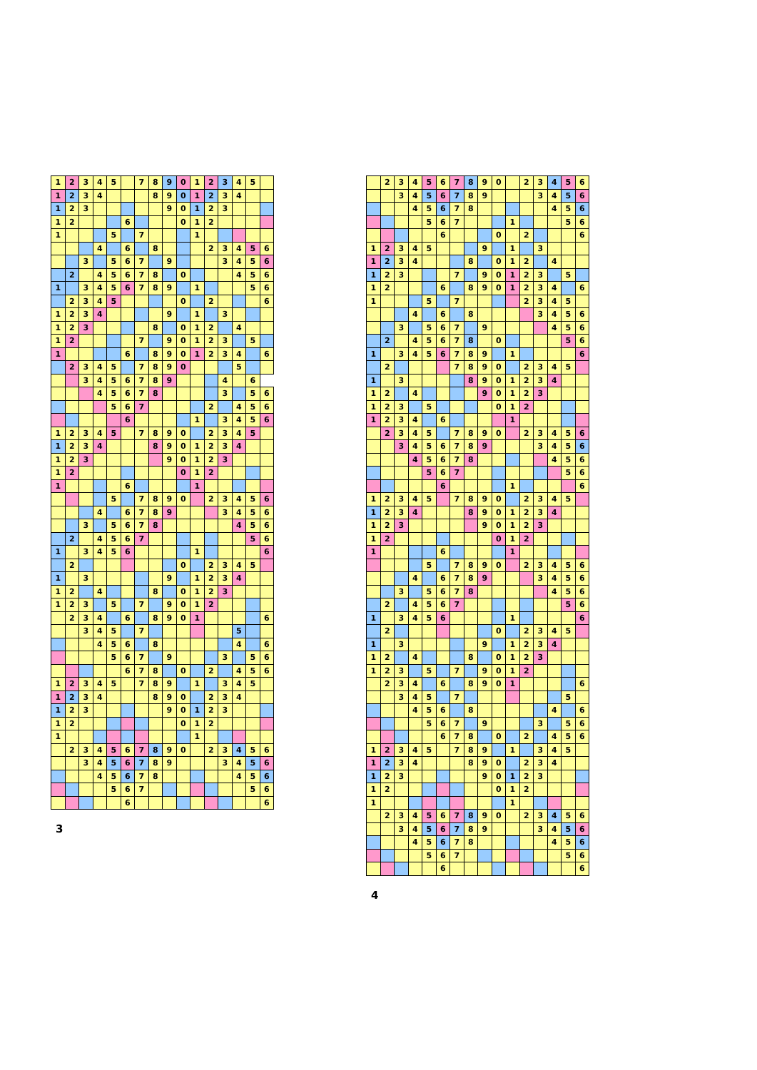| 1 | 2 | 3 | 4 | 5 | | 7 | 8 | 9 | 0 | 1 | 2 | 3 | 4 | 5 | |
| 1 | 2 | 3 | 4 | | | | 8 | 9 | 0 | 1 | 2 | 3 | 4 | | |
| 1 | 2 | 3 | | | | | | 9 | 0 | 1 | 2 | 3 | | | |
| 1 | 2 | | | | 6 | | | | 0 | 1 | 2 | | | | |
| 1 | | | | 5 | | 7 | | | | 1 | | | | | |
| | | | 4 | | 6 | | 8 | | | | 2 | 3 | 4 | 5 | 6 |
| | | 3 | | 5 | 6 | 7 | | 9 | | | | 3 | 4 | 5 | 6 |
| | 2 | | 4 | 5 | 6 | 7 | 8 | | 0 | | | | 4 | 5 | 6 |
| 1 | | 3 | 4 | 5 | 6 | 7 | 8 | 9 | | 1 | | | | 5 | 6 |
| | 2 | 3 | 4 | 5 | | | | | 0 | | 2 | | | | 6 |
| 1 | 2 | 3 | 4 | | | | | 9 | | 1 | | 3 | | | |
| 1 | 2 | 3 | | | | | 8 | | 0 | 1 | 2 | | 4 | | |
| 1 | 2 | | | | | 7 | | 9 | 0 | 1 | 2 | 3 | | 5 | |
| 1 | | | | | 6 | | 8 | 9 | 0 | 1 | 2 | 3 | 4 | | 6 |
| | 2 | 3 | 4 | 5 | | 7 | 8 | 9 | 0 | | | | 5 | | |
| | | 3 | 4 | 5 | 6 | 7 | 8 | 9 | | | | 4 | | 6 | |
| | | | 4 | 5 | 6 | 7 | 8 | | | | | 3 | | 5 | 6 |
| | | | | 5 | 6 | 7 | | | | | 2 | | 4 | 5 | 6 |
| | | | | | 6 | | | | | 1 | | 3 | 4 | 5 | 6 |
| 1 | 2 | 3 | 4 | 5 | | 7 | 8 | 9 | 0 | | 2 | 3 | 4 | 5 | |
| 1 | 2 | 3 | 4 | | | | 8 | 9 | 0 | 1 | 2 | 3 | 4 | | |
| 1 | 2 | 3 | | | | | | 9 | 0 | 1 | 2 | 3 | | | |
| 1 | 2 | | | | | | | | 0 | 1 | 2 | | | | |
| 1 | | | | | 6 | | | | | 1 | | | | | |
| | | | | 5 | | 7 | 8 | 9 | 0 | | 2 | 3 | 4 | 5 | 6 |
| | | | 4 | | 6 | 7 | 8 | 9 | | | | 3 | 4 | 5 | 6 |
| | | 3 | | 5 | 6 | 7 | 8 | | | | | | 4 | 5 | 6 |
| | 2 | | 4 | 5 | 6 | 7 | | | | | | | | 5 | 6 |
| 1 | | 3 | 4 | 5 | 6 | | | | | 1 | | | | | 6 |
| | 2 | | | | | | | | 0 | | 2 | 3 | 4 | 5 | |
| 1 | | 3 | | | | | | 9 | | 1 | 2 | 3 | 4 | | |
| 1 | 2 | | 4 | | | | 8 | | 0 | 1 | 2 | 3 | | | |
| 1 | 2 | 3 | | 5 | | 7 | | 9 | 0 | 1 | 2 | | | | |
| | 2 | 3 | 4 | | 6 | | 8 | 9 | 0 | 1 | | | | | 6 |
| | | 3 | 4 | 5 | | 7 | | | | | | | 5 | | |
| | | | 4 | 5 | 6 | | 8 | | | | | | 4 | | 6 |
| | | | | 5 | 6 | 7 | | 9 | | | | 3 | | 5 | 6 |
| | | | | | 6 | 7 | 8 | | 0 | | 2 | | 4 | 5 | 6 |
| 1 | 2 | 3 | 4 | 5 | | 7 | 8 | 9 | | 1 | | 3 | 4 | 5 | |
| 1 | 2 | 3 | 4 | | | | 8 | 9 | 0 | | 2 | 3 | 4 | | |
| 1 | 2 | 3 | | | | | | 9 | 0 | 1 | 2 | 3 | | | |
| 1 | 2 | | | | | | | | 0 | 1 | 2 | | | | |
| 1 | | | | | | | | | | 1 | | | | | |
| | 2 | 3 | 4 | 5 | 6 | 7 | 8 | 9 | 0 | | 2 | 3 | 4 | 5 | 6 |
| | | 3 | 4 | 5 | 6 | 7 | 8 | 9 | | | | 3 | 4 | 5 | 6 |
| | | | 4 | 5 | 6 | 7 | 8 | | | | | | 4 | 5 | 6 |
| | | | | 5 | 6 | 7 | | | | | | | | 5 | 6 |
| | | | | | 6 | | | | | | | | | | 6 |
3
| | 2 | 3 | 4 | 5 | 6 | 7 | 8 | 9 | 0 | | 2 | 3 | 4 | 5 | 6 |
| | | 3 | 4 | 5 | 6 | 7 | 8 | 9 | | | | 3 | 4 | 5 | 6 |
| | | | 4 | 5 | 6 | 7 | 8 | | | | | | 4 | 5 | 6 |
| | | | | 5 | 6 | 7 | | | | 1 | | | | 5 | 6 |
| | | | | | 6 | | | | 0 | | 2 | | | | 6 |
| 1 | 2 | 3 | 4 | 5 | | | | 9 | | 1 | | 3 | | | |
| 1 | 2 | 3 | 4 | | | | 8 | | 0 | 1 | 2 | | 4 | | |
| 1 | 2 | 3 | | | | 7 | | 9 | 0 | 1 | 2 | 3 | | 5 | |
| 1 | 2 | | | | 6 | | 8 | 9 | 0 | 1 | 2 | 3 | 4 | | 6 |
| 1 | | | | 5 | | 7 | | | | | 2 | 3 | 4 | 5 | |
| | | | 4 | | 6 | | 8 | | | | | 3 | 4 | 5 | 6 |
| | | 3 | | 5 | 6 | 7 | | 9 | | | | | 4 | 5 | 6 |
| | 2 | | 4 | 5 | 6 | 7 | 8 | | 0 | | | | | 5 | 6 |
| 1 | | 3 | 4 | 5 | 6 | 7 | 8 | 9 | | 1 | | | | | 6 |
| | 2 | | | | | 7 | 8 | 9 | 0 | | 2 | 3 | 4 | 5 | |
| 1 | | 3 | | | | | 8 | 9 | 0 | 1 | 2 | 3 | 4 | | |
| 1 | 2 | | 4 | | | | | 9 | 0 | 1 | 2 | 3 | | | |
| 1 | 2 | 3 | | 5 | | | | | 0 | 1 | 2 | | | | |
| 1 | 2 | 3 | 4 | | 6 | | | | | 1 | | | | | |
| | 2 | 3 | 4 | 5 | | 7 | 8 | 9 | 0 | | 2 | 3 | 4 | 5 | 6 |
| | | 3 | 4 | 5 | 6 | 7 | 8 | 9 | | | | 3 | 4 | 5 | 6 |
| | | | 4 | 5 | 6 | 7 | 8 | | | | | | 4 | 5 | 6 |
| | | | | 5 | 6 | 7 | | | | | | | | 5 | 6 |
| | | | | | 6 | | | | | 1 | | | | | 6 |
| 1 | 2 | 3 | 4 | 5 | | 7 | 8 | 9 | 0 | | 2 | 3 | 4 | 5 | |
| 1 | 2 | 3 | 4 | | | | 8 | 9 | 0 | 1 | 2 | 3 | 4 | | |
| 1 | 2 | 3 | | | | | | 9 | 0 | 1 | 2 | 3 | | | |
| 1 | 2 | | | | | | | | 0 | 1 | 2 | | | | |
| 1 | | | | | 6 | | | | | 1 | | | | | |
| | | | | 5 | | 7 | 8 | 9 | 0 | | 2 | 3 | 4 | 5 | 6 |
| | | | 4 | | 6 | 7 | 8 | 9 | | | | 3 | 4 | 5 | 6 |
| | | 3 | | 5 | 6 | 7 | 8 | | | | | | 4 | 5 | 6 |
| | 2 | | 4 | 5 | 6 | 7 | | | | | | | | 5 | 6 |
| 1 | | 3 | 4 | 5 | 6 | | | | | 1 | | | | | 6 |
| | 2 | | | | | | | | 0 | | 2 | 3 | 4 | 5 | |
| 1 | | 3 | | | | | | 9 | | 1 | 2 | 3 | 4 | | |
| 1 | 2 | | 4 | | | | 8 | | 0 | 1 | 2 | 3 | | | |
| 1 | 2 | 3 | | 5 | | 7 | | 9 | 0 | 1 | 2 | | | | |
| | 2 | 3 | 4 | | 6 | | 8 | 9 | 0 | 1 | | | | | 6 |
| | | 3 | 4 | 5 | | 7 | | | | | | | | 5 | |
| | | | 4 | 5 | 6 | | 8 | | | | | | 4 | | 6 |
| | | | | 5 | 6 | 7 | | 9 | | | | 3 | | 5 | 6 |
| | | | | | 6 | 7 | 8 | | 0 | | 2 | | 4 | 5 | 6 |
| 1 | 2 | 3 | 4 | 5 | | 7 | 8 | 9 | | 1 | | 3 | 4 | 5 | |
| 1 | 2 | 3 | 4 | | | | 8 | 9 | 0 | | 2 | 3 | 4 | | |
| 1 | 2 | 3 | | | | | | 9 | 0 | 1 | 2 | 3 | | | |
| 1 | 2 | | | | | | | | 0 | 1 | 2 | | | | |
| 1 | | | | | | | | | | 1 | | | | | |
| | 2 | 3 | 4 | 5 | 6 | 7 | 8 | 9 | 0 | | 2 | 3 | 4 | 5 | 6 |
| | | 3 | 4 | 5 | 6 | 7 | 8 | 9 | | | | 3 | 4 | 5 | 6 |
| | | | 4 | 5 | 6 | 7 | 8 | | | | | | 4 | 5 | 6 |
| | | | | 5 | 6 | 7 | | | | | | | | 5 | 6 |
| | | | | | 6 | | | | | | | | | | 6 |
4